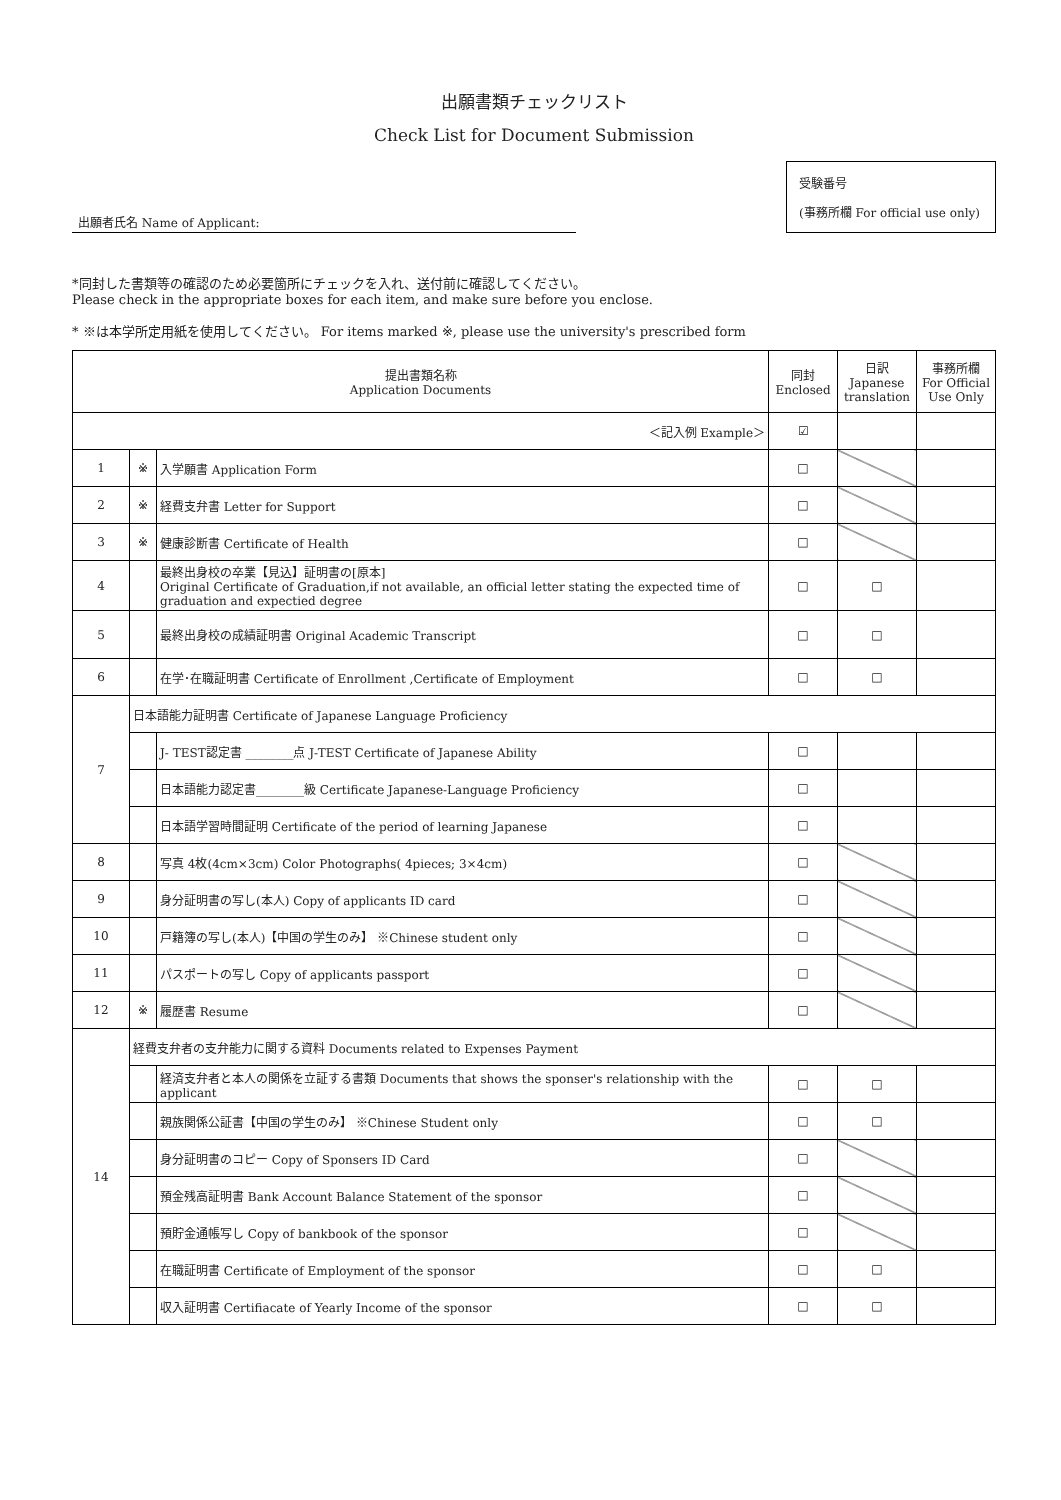出願書類チェックリスト
Check List for Document Submission
出願者氏名 Name of Applicant:
受験番号
(事務所欄 For official use only)
*同封した書類等の確認のため必要箇所にチェックを入れ、送付前に確認してください。
Please check in the appropriate boxes for each item, and make sure before you enclose.
* ※は本学所定用紙を使用してください。 For items marked ※, please use the university's prescribed form
| 提出書類名称 Application Documents | | | 同封 Enclosed | 日訳 Japanese translation | 事務所欄 For Official Use Only |
| --- | --- | --- | --- | --- | --- |
| ＜記入例 Example＞ | | | ☑ | | |
| 1 | ※ | 入学願書 Application Form | □ | | |
| 2 | ※ | 経費支弁書 Letter for Support | □ | | |
| 3 | ※ | 健康診断書 Certificate of Health | □ | | |
| 4 | | 最終出身校の卒業【見込】証明書の[原本] Original Certificate of Graduation,if not available, an official letter stating the expected time of graduation and expectied degree | □ | □ | |
| 5 | | 最終出身校の成績証明書 Original Academic Transcript | □ | □ | |
| 6 | | 在学･在職証明書 Certificate of Enrollment ,Certificate of Employment | □ | □ | |
| 7 | 日本語能力証明書 Certificate of Japanese Language Proficiency | | | | |
| | | J- TEST認定書 ________点 J-TEST Certificate of Japanese Ability | □ | | |
| | | 日本語能力認定書________級 Certificate Japanese-Language Proficiency | □ | | |
| | | 日本語学習時間証明 Certificate of the period of learning Japanese | □ | | |
| 8 | | 写真 4枚(4cm×3cm) Color Photographs( 4pieces; 3×4cm) | □ | | |
| 9 | | 身分証明書の写し(本人) Copy of applicants ID card | □ | | |
| 10 | | 戸籍簿の写し(本人)【中国の学生のみ】 ※Chinese student only | □ | | |
| 11 | | パスポートの写し Copy of applicants passport | □ | | |
| 12 | ※ | 履歴書 Resume | □ | | |
| 14 | 経費支弁者の支弁能力に関する資料 Documents related to Expenses Payment | | | | |
| | | 経済支弁者と本人の関係を立証する書類 Documents that shows the sponser's relationship with the applicant | □ | □ | |
| | | 親族関係公証書【中国の学生のみ】 ※Chinese Student only | □ | □ | |
| | | 身分証明書のコピー Copy of Sponsers ID Card | □ | | |
| | | 預金残高証明書 Bank Account Balance Statement of the sponsor | □ | | |
| | | 預貯金通帳写し Copy of bankbook of the sponsor | □ | | |
| | | 在職証明書 Certificate of Employment of the sponsor | □ | □ | |
| | | 収入証明書 Certifiacate of Yearly Income of the sponsor | □ | □ | |